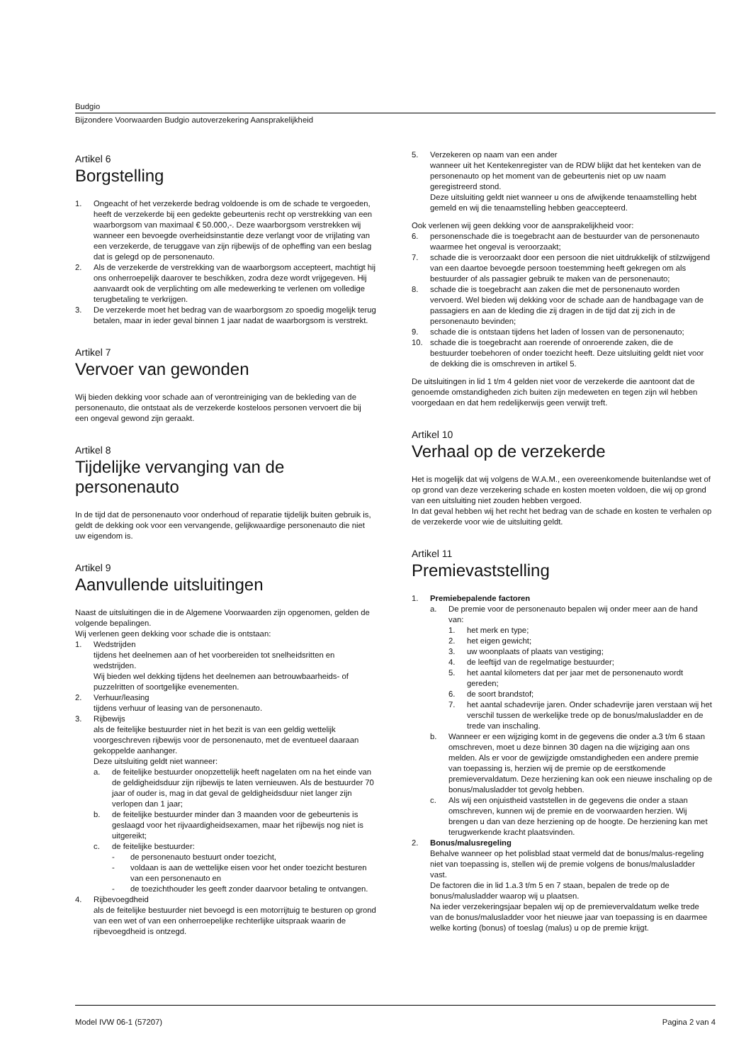Budgio
Bijzondere Voorwaarden Budgio autoverzekering Aansprakelijkheid
Artikel 6
Borgstelling
1. Ongeacht of het verzekerde bedrag voldoende is om de schade te vergoeden, heeft de verzekerde bij een gedekte gebeurtenis recht op verstrekking van een waarborgsom van maximaal € 50.000,-. Deze waarborgsom verstrekken wij wanneer een bevoegde overheidsinstantie deze verlangt voor de vrijlating van een verzekerde, de teruggave van zijn rijbewijs of de opheffing van een beslag dat is gelegd op de personenauto.
2. Als de verzekerde de verstrekking van de waarborgsom accepteert, machtigt hij ons onherroepelijk daarover te beschikken, zodra deze wordt vrijgegeven. Hij aanvaardt ook de verplichting om alle medewerking te verlenen om volledige terugbetaling te verkrijgen.
3. De verzekerde moet het bedrag van de waarborgsom zo spoedig mogelijk terug betalen, maar in ieder geval binnen 1 jaar nadat de waarborgsom is verstrekt.
Artikel 7
Vervoer van gewonden
Wij bieden dekking voor schade aan of verontreiniging van de bekleding van de personenauto, die ontstaat als de verzekerde kosteloos personen vervoert die bij een ongeval gewond zijn geraakt.
Artikel 8
Tijdelijke vervanging van de personenauto
In de tijd dat de personenauto voor onderhoud of reparatie tijdelijk buiten gebruik is, geldt de dekking ook voor een vervangende, gelijkwaardige personenauto die niet uw eigendom is.
Artikel 9
Aanvullende uitsluitingen
Naast de uitsluitingen die in de Algemene Voorwaarden zijn opgenomen, gelden de volgende bepalingen.
Wij verlenen geen dekking voor schade die is ontstaan:
1. Wedstrijden
tijdens het deelnemen aan of het voorbereiden tot snelheidsritten en wedstrijden.
Wij bieden wel dekking tijdens het deelnemen aan betrouwbaarheids- of puzzelritten of soortgelijke evenementen.
2. Verhuur/leasing
tijdens verhuur of leasing van de personenauto.
3. Rijbewijs
als de feitelijke bestuurder niet in het bezit is van een geldig wettelijk voorgeschreven rijbewijs voor de personenauto, met de eventueel daaraan gekoppelde aanhanger.
Deze uitsluiting geldt niet wanneer:
a. de feitelijke bestuurder onopzettelijk heeft nagelaten om na het einde van de geldigheidsduur zijn rijbewijs te laten vernieuwen. Als de bestuurder 70 jaar of ouder is, mag in dat geval de geldigheidsduur niet langer zijn verlopen dan 1 jaar;
b. de feitelijke bestuurder minder dan 3 maanden voor de gebeurtenis is geslaagd voor het rijvaardigheidsexamen, maar het rijbewijs nog niet is uitgereikt;
c. de feitelijke bestuurder:
- de personenauto bestuurt onder toezicht,
- voldaan is aan de wettelijke eisen voor het onder toezicht besturen van een personenauto en
- de toezichthouder les geeft zonder daarvoor betaling te ontvangen.
4. Rijbevoegdheid
als de feitelijke bestuurder niet bevoegd is een motorrijtuig te besturen op grond van een wet of van een onherroepelijke rechterlijke uitspraak waarin de rijbevoegdheid is ontzegd.
5. Verzekeren op naam van een ander
wanneer uit het Kentekenregister van de RDW blijkt dat het kenteken van de personenauto op het moment van de gebeurtenis niet op uw naam geregistreerd stond.
Deze uitsluiting geldt niet wanneer u ons de afwijkende tenaamstelling hebt gemeld en wij die tenaamstelling hebben geaccepteerd.
Ook verlenen wij geen dekking voor de aansprakelijkheid voor:
6. personenschade die is toegebracht aan de bestuurder van de personenauto waarmee het ongeval is veroorzaakt;
7. schade die is veroorzaakt door een persoon die niet uitdrukkelijk of stilzwijgend van een daartoe bevoegde persoon toestemming heeft gekregen om als bestuurder of als passagier gebruik te maken van de personenauto;
8. schade die is toegebracht aan zaken die met de personenauto worden vervoerd. Wel bieden wij dekking voor de schade aan de handbagage van de passagiers en aan de kleding die zij dragen in de tijd dat zij zich in de personenauto bevinden;
9. schade die is ontstaan tijdens het laden of lossen van de personenauto;
10. schade die is toegebracht aan roerende of onroerende zaken, die de bestuurder toebehoren of onder toezicht heeft. Deze uitsluiting geldt niet voor de dekking die is omschreven in artikel 5.
De uitsluitingen in lid 1 t/m 4 gelden niet voor de verzekerde die aantoont dat de genoemde omstandigheden zich buiten zijn medeweten en tegen zijn wil hebben voorgedaan en dat hem redelijkerwijs geen verwijt treft.
Artikel 10
Verhaal op de verzekerde
Het is mogelijk dat wij volgens de W.A.M., een overeenkomende buitenlandse wet of op grond van deze verzekering schade en kosten moeten voldoen, die wij op grond van een uitsluiting niet zouden hebben vergoed.
In dat geval hebben wij het recht het bedrag van de schade en kosten te verhalen op de verzekerde voor wie de uitsluiting geldt.
Artikel 11
Premievaststelling
1. Premiebepalende factoren
a. De premie voor de personenauto bepalen wij onder meer aan de hand van:
1. het merk en type;
2. het eigen gewicht;
3. uw woonplaats of plaats van vestiging;
4. de leeftijd van de regelmatige bestuurder;
5. het aantal kilometers dat per jaar met de personenauto wordt gereden;
6. de soort brandstof;
7. het aantal schadevrije jaren. Onder schadevrije jaren verstaan wij het verschil tussen de werkelijke trede op de bonus/malusladder en de trede van inschaling.
b. Wanneer er een wijziging komt in de gegevens die onder a.3 t/m 6 staan omschreven, moet u deze binnen 30 dagen na die wijziging aan ons melden. Als er voor de gewijzigde omstandigheden een andere premie van toepassing is, herzien wij de premie op de eerstkomende premievervaldatum. Deze herziening kan ook een nieuwe inschaling op de bonus/malusladder tot gevolg hebben.
c. Als wij een onjuistheid vaststellen in de gegevens die onder a staan omschreven, kunnen wij de premie en de voorwaarden herzien. Wij brengen u dan van deze herziening op de hoogte. De herziening kan met terugwerkende kracht plaatsvinden.
2. Bonus/malusregeling
Behalve wanneer op het polisblad staat vermeld dat de bonus/malus-regeling niet van toepassing is, stellen wij de premie volgens de bonus/malusladder vast.
De factoren die in lid 1.a.3 t/m 5 en 7 staan, bepalen de trede op de bonus/malusladder waarop wij u plaatsen.
Na ieder verzekeringsjaar bepalen wij op de premievervaldatum welke trede van de bonus/malusladder voor het nieuwe jaar van toepassing is en daarmee welke korting (bonus) of toeslag (malus) u op de premie krijgt.
Model IVW 06-1 (57207) Pagina 2 van 4